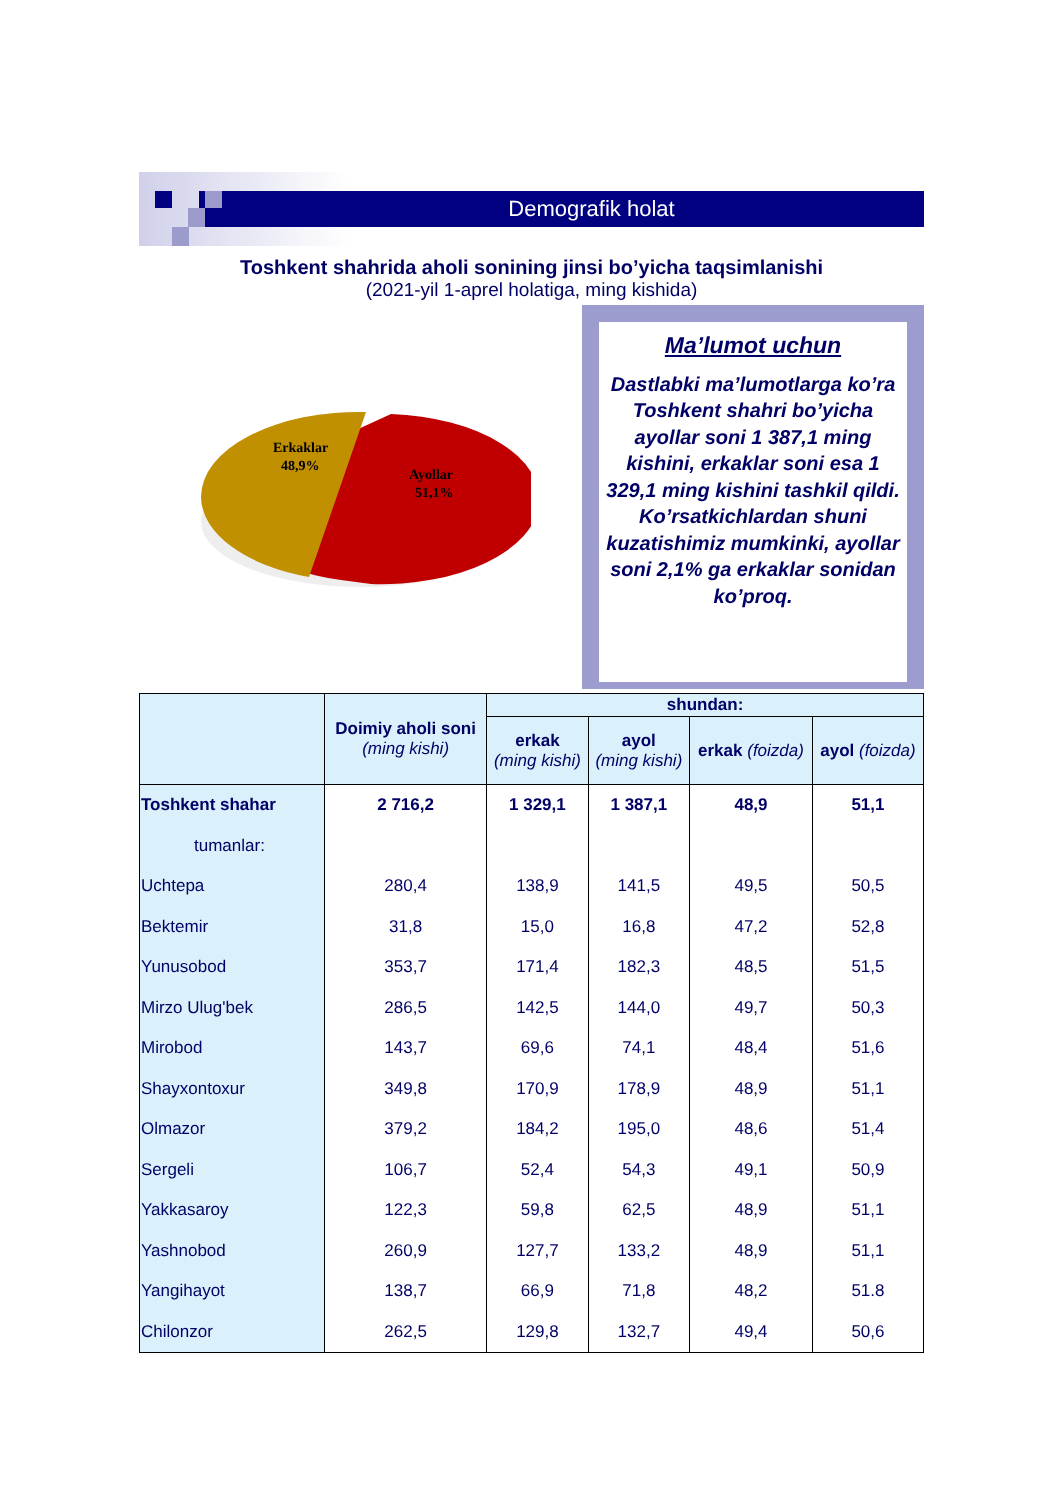Demografik holat
Toshkent shahrida aholi sonining jinsi bo’yicha taqsimlanishi
(2021-yil 1-aprel holatiga, ming kishida)
Erkaklar
48,9%
Ayollar
51,1%
Ma’lumot uchun
Dastlabki ma’lumotlarga ko’ra Toshkent shahri bo’yicha ayollar soni 1 387,1 ming kishini, erkaklar soni esa 1 329,1 ming kishini tashkil qildi. Ko’rsatkichlardan shuni kuzatishimiz mumkinki, ayollar soni 2,1% ga erkaklar sonidan ko’proq.
| | Doimiy aholi soni (ming kishi) | shundan: | | | |
| --- | --- | --- | --- | --- | --- |
| | | erkak (ming kishi) | ayol (ming kishi) | erkak (foizda) | ayol (foizda) |
| Toshkent shahar | 2 716,2 | 1 329,1 | 1 387,1 | 48,9 | 51,1 |
| tumanlar: | | | | | |
| Uchtepa | 280,4 | 138,9 | 141,5 | 49,5 | 50,5 |
| Bektemir | 31,8 | 15,0 | 16,8 | 47,2 | 52,8 |
| Yunusobod | 353,7 | 171,4 | 182,3 | 48,5 | 51,5 |
| Mirzo Ulug'bek | 286,5 | 142,5 | 144,0 | 49,7 | 50,3 |
| Mirobod | 143,7 | 69,6 | 74,1 | 48,4 | 51,6 |
| Shayxontoxur | 349,8 | 170,9 | 178,9 | 48,9 | 51,1 |
| Olmazor | 379,2 | 184,2 | 195,0 | 48,6 | 51,4 |
| Sergeli | 106,7 | 52,4 | 54,3 | 49,1 | 50,9 |
| Yakkasaroy | 122,3 | 59,8 | 62,5 | 48,9 | 51,1 |
| Yashnobod | 260,9 | 127,7 | 133,2 | 48,9 | 51,1 |
| Yangihayot | 138,7 | 66,9 | 71,8 | 48,2 | 51.8 |
| Chilonzor | 262,5 | 129,8 | 132,7 | 49,4 | 50,6 |